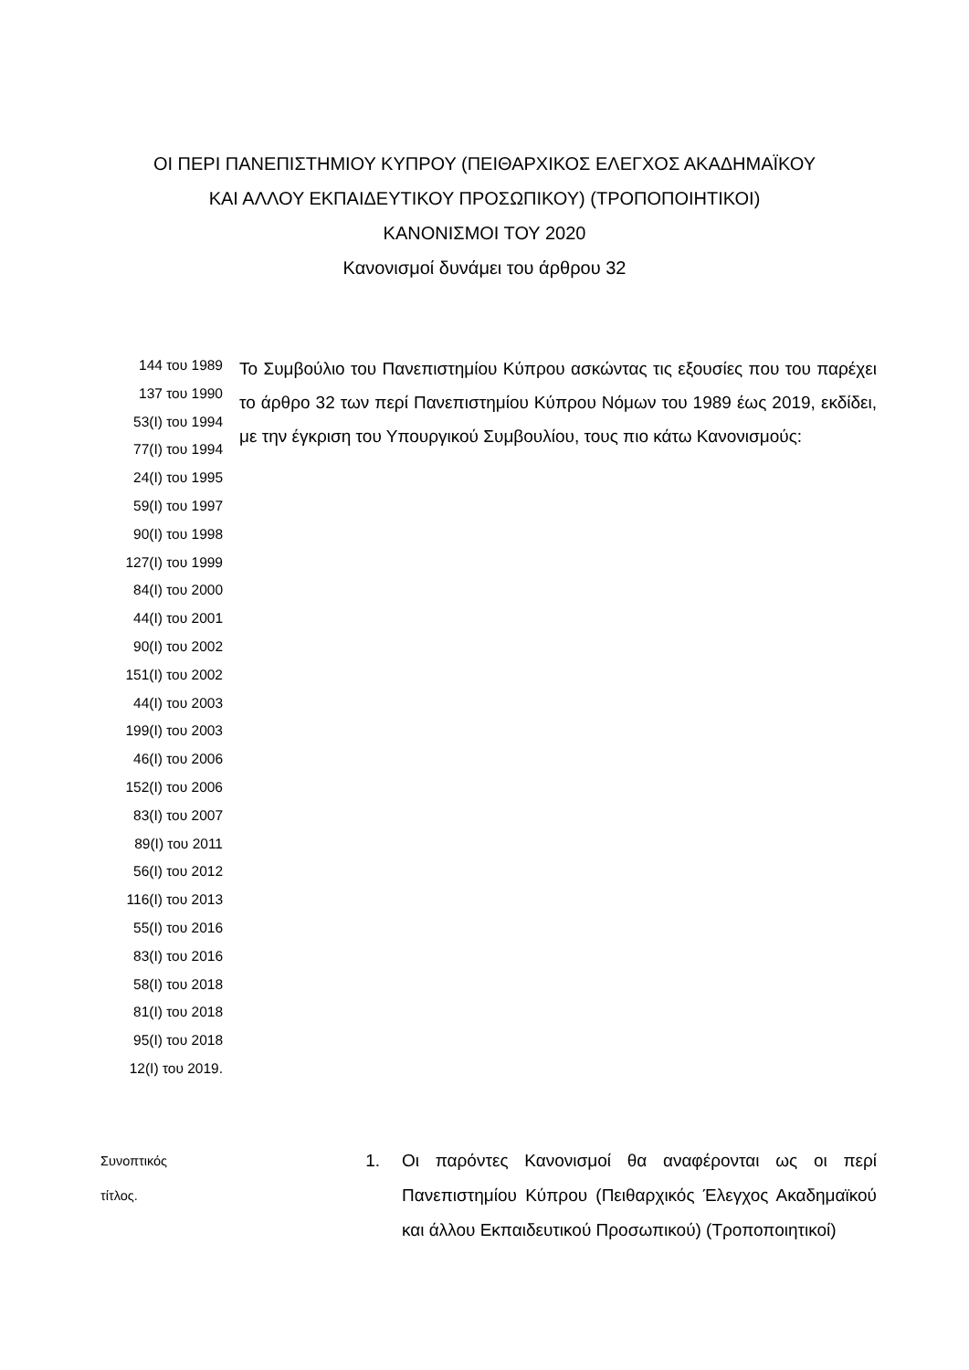ΟΙ ΠΕΡΙ ΠΑΝΕΠΙΣΤΗΜΙΟΥ ΚΥΠΡΟΥ (ΠΕΙΘΑΡΧΙΚΟΣ ΕΛΕΓΧΟΣ ΑΚΑΔΗΜΑΪΚΟΥ
ΚΑΙ ΑΛΛΟΥ ΕΚΠΑΙΔΕΥΤΙΚΟΥ ΠΡΟΣΩΠΙΚΟΥ) (ΤΡΟΠΟΠΟΙΗΤΙΚΟΙ)
ΚΑΝΟΝΙΣΜΟΙ ΤΟΥ 2020
Κανονισμοί δυνάμει του άρθρου 32
144 του 1989
137 του 1990
53(Ι) του 1994
77(Ι) του 1994
24(Ι) του 1995
59(Ι) του 1997
90(Ι) του 1998
127(Ι) του 1999
84(Ι) του 2000
44(Ι) του 2001
90(Ι) του 2002
151(Ι) του 2002
44(Ι) του 2003
199(Ι) του 2003
46(Ι) του 2006
152(Ι) του 2006
83(Ι) του 2007
89(Ι) του 2011
56(Ι) του 2012
116(Ι) του 2013
55(Ι) του 2016
83(Ι) του 2016
58(Ι) του 2018
81(Ι) του 2018
95(Ι) του 2018
12(Ι) του 2019.
Το Συμβούλιο του Πανεπιστημίου Κύπρου ασκώντας τις εξουσίες που του παρέχει το άρθρο 32 των περί Πανεπιστημίου Κύπρου Νόμων του 1989 έως 2019, εκδίδει, με την έγκριση του Υπουργικού Συμβουλίου, τους πιο κάτω Κανονισμούς:
Συνοπτικός
τίτλος.
1. Οι παρόντες Κανονισμοί θα αναφέρονται ως οι περί Πανεπιστημίου Κύπρου (Πειθαρχικός Έλεγχος Ακαδημαϊκού και άλλου Εκπαιδευτικού Προσωπικού) (Τροποποιητικοί)